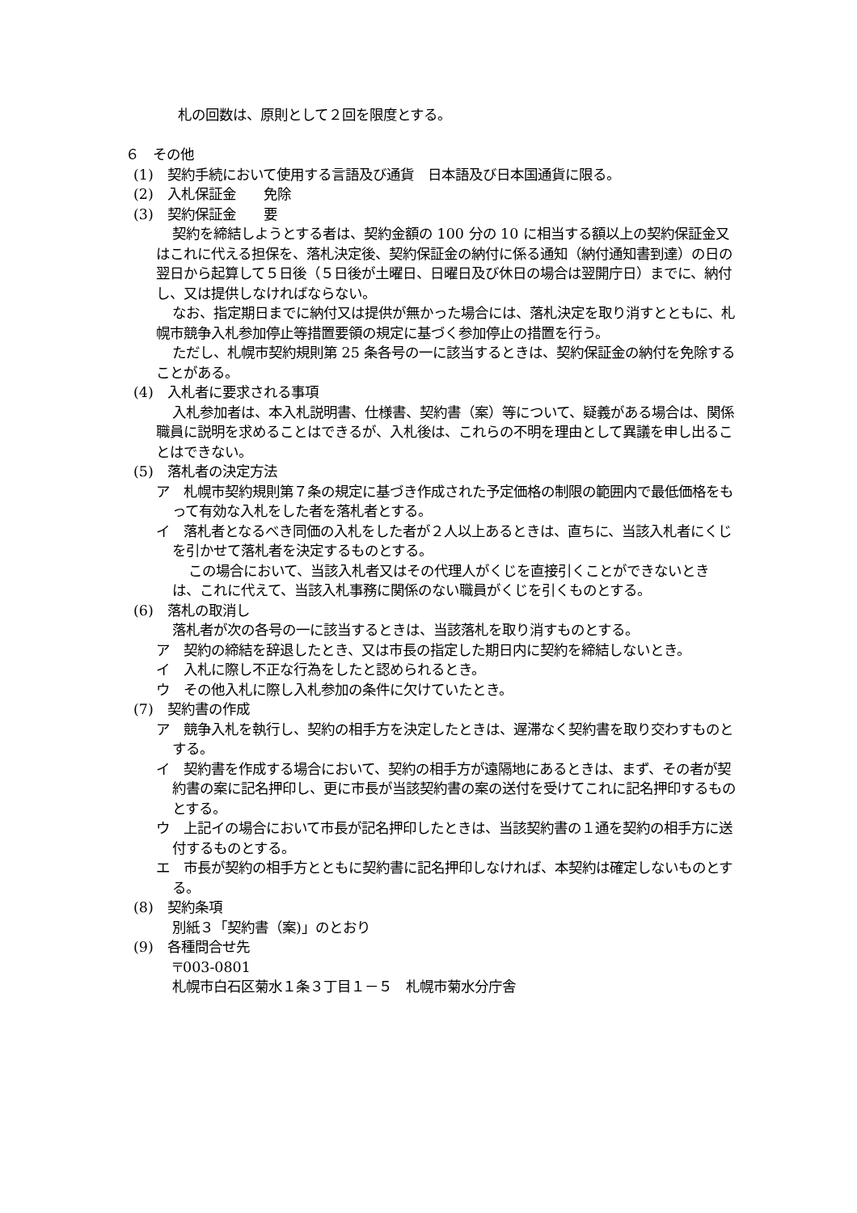札の回数は、原則として２回を限度とする。
６　その他
(1)　契約手続において使用する言語及び通貨　日本語及び日本国通貨に限る。
(2)　入札保証金　　免除
(3)　契約保証金　　要
契約を締結しようとする者は、契約金額の 100 分の 10 に相当する額以上の契約保証金又はこれに代える担保を、落札決定後、契約保証金の納付に係る通知（納付通知書到達）の日の翌日から起算して５日後（５日後が土曜日、日曜日及び休日の場合は翌開庁日）までに、納付し、又は提供しなければならない。
なお、指定期日までに納付又は提供が無かった場合には、落札決定を取り消すとともに、札幌市競争入札参加停止等措置要領の規定に基づく参加停止の措置を行う。
ただし、札幌市契約規則第 25 条各号の一に該当するときは、契約保証金の納付を免除することがある。
(4)　入札者に要求される事項
入札参加者は、本入札説明書、仕様書、契約書（案）等について、疑義がある場合は、関係職員に説明を求めることはできるが、入札後は、これらの不明を理由として異議を申し出ることはできない。
(5)　落札者の決定方法
ア　札幌市契約規則第７条の規定に基づき作成された予定価格の制限の範囲内で最低価格をもって有効な入札をした者を落札者とする。
イ　落札者となるべき同価の入札をした者が２人以上あるときは、直ちに、当該入札者にくじを引かせて落札者を決定するものとする。
この場合において、当該入札者又はその代理人がくじを直接引くことができないときは、これに代えて、当該入札事務に関係のない職員がくじを引くものとする。
(6)　落札の取消し
落札者が次の各号の一に該当するときは、当該落札を取り消すものとする。
ア　契約の締結を辞退したとき、又は市長の指定した期日内に契約を締結しないとき。
イ　入札に際し不正な行為をしたと認められるとき。
ウ　その他入札に際し入札参加の条件に欠けていたとき。
(7)　契約書の作成
ア　競争入札を執行し、契約の相手方を決定したときは、遅滞なく契約書を取り交わすものとする。
イ　契約書を作成する場合において、契約の相手方が遠隔地にあるときは、まず、その者が契約書の案に記名押印し、更に市長が当該契約書の案の送付を受けてこれに記名押印するものとする。
ウ　上記イの場合において市長が記名押印したときは、当該契約書の１通を契約の相手方に送付するものとする。
エ　市長が契約の相手方とともに契約書に記名押印しなければ、本契約は確定しないものとする。
(8)　契約条項
別紙３「契約書（案)」のとおり
(9)　各種問合せ先
〒003-0801
札幌市白石区菊水１条３丁目１－５　札幌市菊水分庁舎